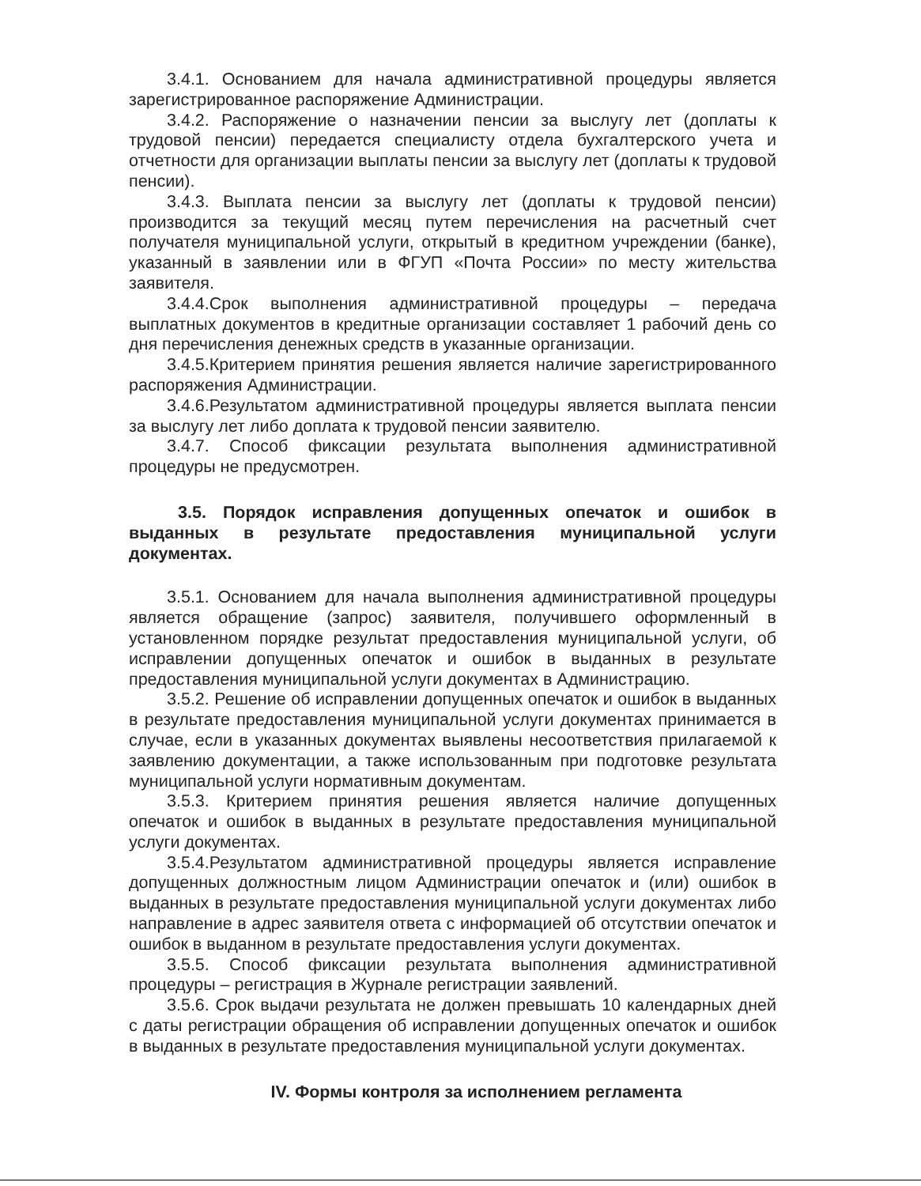3.4.1. Основанием для начала административной процедуры является зарегистрированное распоряжение Администрации.
3.4.2. Распоряжение о назначении пенсии за выслугу лет (доплаты к трудовой пенсии) передается специалисту отдела бухгалтерского учета и отчетности для организации выплаты пенсии за выслугу лет (доплаты к трудовой пенсии).
3.4.3. Выплата пенсии за выслугу лет (доплаты к трудовой пенсии) производится за текущий месяц путем перечисления на расчетный счет получателя муниципальной услуги, открытый в кредитном учреждении (банке), указанный в заявлении или в ФГУП «Почта России» по месту жительства заявителя.
3.4.4.Срок выполнения административной процедуры – передача выплатных документов в кредитные организации составляет 1 рабочий день со дня перечисления денежных средств в указанные организации.
3.4.5.Критерием принятия решения является наличие зарегистрированного распоряжения Администрации.
3.4.6.Результатом административной процедуры является выплата пенсии за выслугу лет либо доплата к трудовой пенсии заявителю.
3.4.7. Способ фиксации результата выполнения административной процедуры не предусмотрен.
3.5. Порядок исправления допущенных опечаток и ошибок в выданных в результате предоставления муниципальной услуги документах.
3.5.1. Основанием для начала выполнения административной процедуры является обращение (запрос) заявителя, получившего оформленный в установленном порядке результат предоставления муниципальной услуги, об исправлении допущенных опечаток и ошибок в выданных в результате предоставления муниципальной услуги документах в Администрацию.
3.5.2. Решение об исправлении допущенных опечаток и ошибок в выданных в результате предоставления муниципальной услуги документах принимается в случае, если в указанных документах выявлены несоответствия прилагаемой к заявлению документации, а также использованным при подготовке результата муниципальной услуги нормативным документам.
3.5.3. Критерием принятия решения является наличие допущенных опечаток и ошибок в выданных в результате предоставления муниципальной услуги документах.
3.5.4.Результатом административной процедуры является исправление допущенных должностным лицом Администрации опечаток и (или) ошибок в выданных в результате предоставления муниципальной услуги документах либо направление в адрес заявителя ответа с информацией об отсутствии опечаток и ошибок в выданном в результате предоставления услуги документах.
3.5.5. Способ фиксации результата выполнения административной процедуры – регистрация в Журнале регистрации заявлений.
3.5.6. Срок выдачи результата не должен превышать 10 календарных дней с даты регистрации обращения об исправлении допущенных опечаток и ошибок в выданных в результате предоставления муниципальной услуги документах.
IV. Формы контроля за исполнением регламента